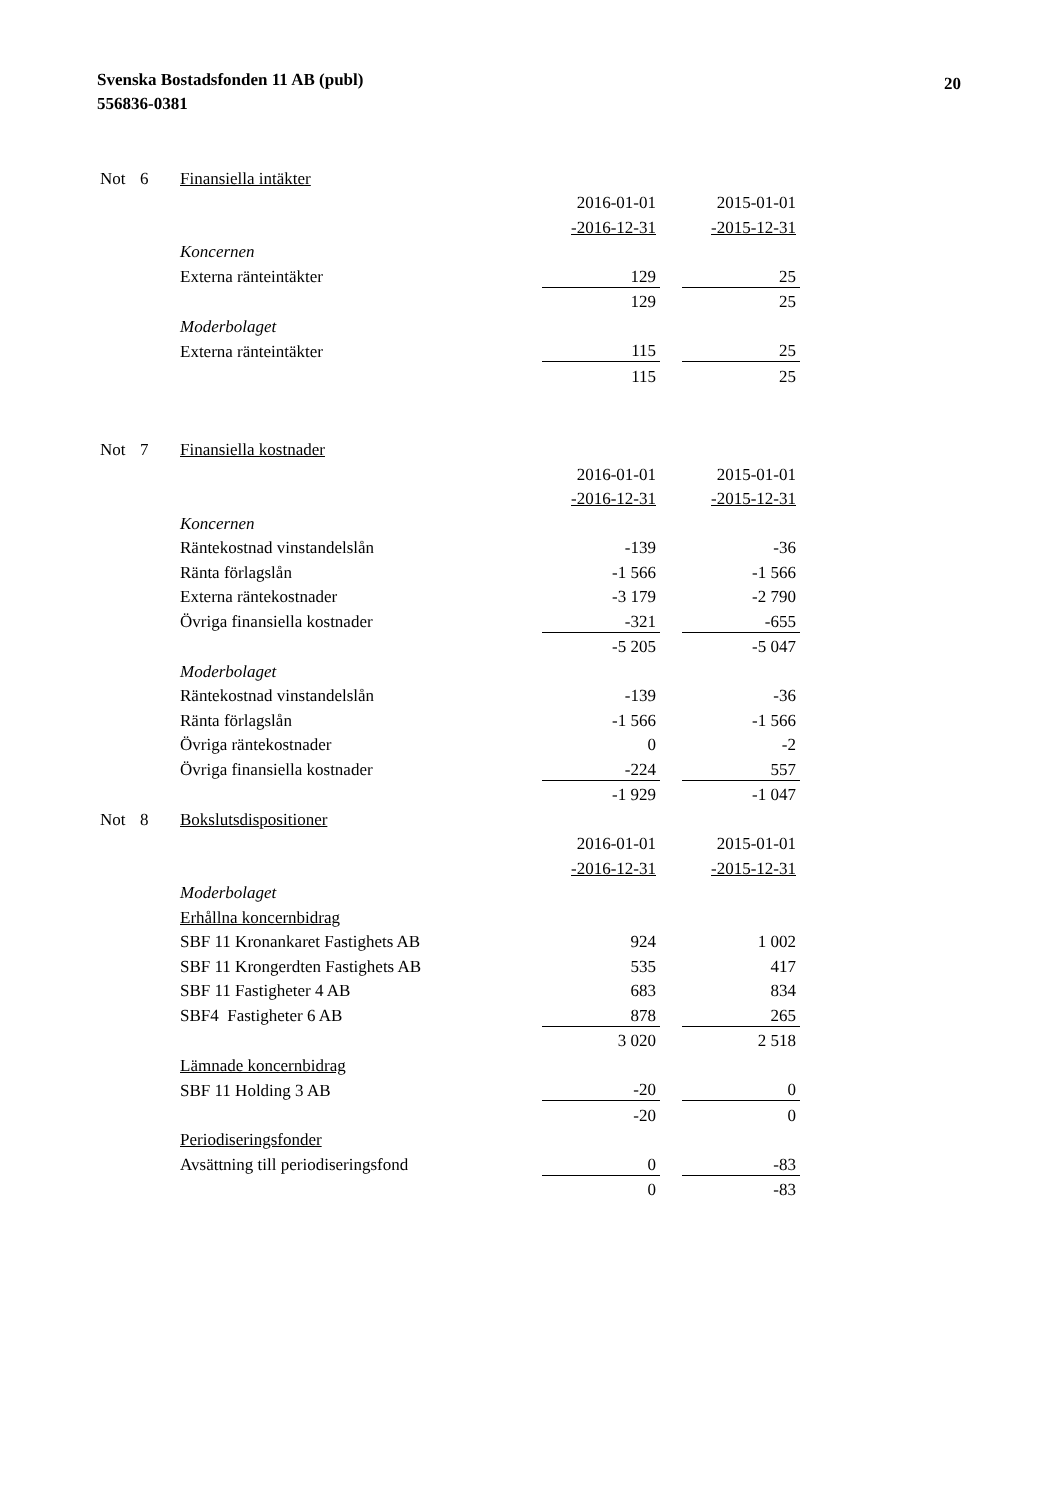Svenska Bostadsfonden 11 AB (publ)
556836-0381
20
| Not | 6 | Finansiella intäkter | | | |
| | | | 2016-01-01 | | 2015-01-01 |
| | | | -2016-12-31 | | -2015-12-31 |
| | | Koncernen | | | |
| | | Externa ränteintäkter | 129 | | 25 |
| | | | 129 | | 25 |
| | | Moderbolaget | | | |
| | | Externa ränteintäkter | 115 | | 25 |
| | | | 115 | | 25 |
| Not | 7 | Finansiella kostnader | | | |
| | | | 2016-01-01 | | 2015-01-01 |
| | | | -2016-12-31 | | -2015-12-31 |
| | | Koncernen | | | |
| | | Räntekostnad vinstandelslån | -139 | | -36 |
| | | Ränta förlagslån | -1 566 | | -1 566 |
| | | Externa räntekostnader | -3 179 | | -2 790 |
| | | Övriga finansiella kostnader | -321 | | -655 |
| | | | -5 205 | | -5 047 |
| | | Moderbolaget | | | |
| | | Räntekostnad vinstandelslån | -139 | | -36 |
| | | Ränta förlagslån | -1 566 | | -1 566 |
| | | Övriga räntekostnader | 0 | | -2 |
| | | Övriga finansiella kostnader | -224 | | 557 |
| | | | -1 929 | | -1 047 |
| Not | 8 | Bokslutsdispositioner | | | |
| | | | 2016-01-01 | | 2015-01-01 |
| | | | -2016-12-31 | | -2015-12-31 |
| | | Moderbolaget | | | |
| | | Erhållna koncernbidrag | | | |
| | | SBF 11 Kronankaret Fastighets AB | 924 | | 1 002 |
| | | SBF 11 Krongerdten Fastighets AB | 535 | | 417 |
| | | SBF 11 Fastigheter 4 AB | 683 | | 834 |
| | | SBF4 Fastigheter 6 AB | 878 | | 265 |
| | | | 3 020 | | 2 518 |
| | | Lämnade koncernbidrag | | | |
| | | SBF 11 Holding 3 AB | -20 | | 0 |
| | | | -20 | | 0 |
| | | Periodiseringsfonder | | | |
| | | Avsättning till periodiseringsfond | 0 | | -83 |
| | | | 0 | | -83 |